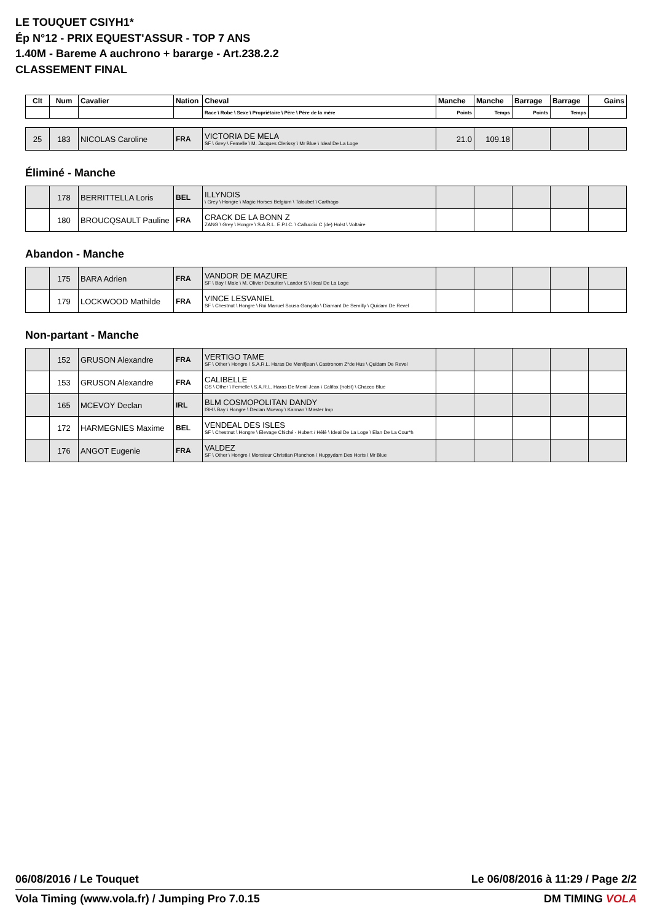LE TOUQUET CSIYH1*
Ép N°12 - PRIX EQUEST'ASSUR - TOP 7 ANS
1.40M - Bareme A auchrono + bararge - Art.238.2.2
CLASSEMENT FINAL
| Clt | Num | Cavalier | Nation | Cheval | Manche | Manche | Barrage | Barrage | Gains |
| --- | --- | --- | --- | --- | --- | --- | --- | --- | --- |
| | | | | Race \ Robe \ Sexe \ Propriétaire \ Père \ Père de la mère | Points | Temps | Points | Temps | |
| 25 | 183 | NICOLAS Caroline | FRA | VICTORIA DE MELA SF \ Grey \ Femelle \ M. Jacques Clerissy \ Mr Blue \ Ideal De La Loge | 21.0 | 109.18 | | | |
Éliminé - Manche
| | 178 | BERRITTELLA Loris | BEL | ILLYNOIS \ Grey \ Hongre \ Magic Horses Belgium \ Taloubet \ Carthago | | | | | |
| | 180 | BROUCQSAULT Pauline | FRA | CRACK DE LA BONN Z ZANG \ Grey \ Hongre \ S.A.R.L. E.P.I.C. \ Calluccio C (de) Holst \ Voltaire | | | | | |
Abandon - Manche
| | 175 | BARA Adrien | FRA | VANDOR DE MAZURE SF \ Bay \ Male \ M. Olivier Desutter \ Landor S \ Ideal De La Loge | | | | | |
| | 179 | LOCKWOOD Mathilde | FRA | VINCE LESVANIEL SF \ Chestnut \ Hongre \ Rui Manuel Sousa Gonçalo \ Diamant De Semilly \ Quidam De Revel | | | | | |
Non-partant - Manche
| | 152 | GRUSON Alexandre | FRA | VERTIGO TAME SF \ Other \ Hongre \ S.A.R.L. Haras De Menifjean \ Castronom Z*de Hus \ Quidam De Revel | | | | | |
| | 153 | GRUSON Alexandre | FRA | CALIBELLE OS \ Other \ Femelle \ S.A.R.L. Haras De Menil Jean \ Califax (holst) \ Chacco Blue | | | | | |
| | 165 | MCEVOY Declan | IRL | BLM COSMOPOLITAN DANDY ISH \ Bay \ Hongre \ Declan Mcevoy \ Kannan \ Master Imp | | | | | |
| | 172 | HARMEGNIES Maxime | BEL | VENDEAL DES ISLES SF \ Chestnut \ Hongre \ Elevage Chiché - Hubert / Hélè \ Ideal De La Loge \ Elan De La Cour*h | | | | | |
| | 176 | ANGOT Eugenie | FRA | VALDEZ SF \ Other \ Hongre \ Monsieur Christian Planchon \ Huppydam Des Horts \ Mr Blue | | | | | |
06/08/2016 / Le Touquet Le 06/08/2016 à 11:29 / Page 2/2
Vola Timing (www.vola.fr) / Jumping Pro 7.0.15 DM TIMING VOLA